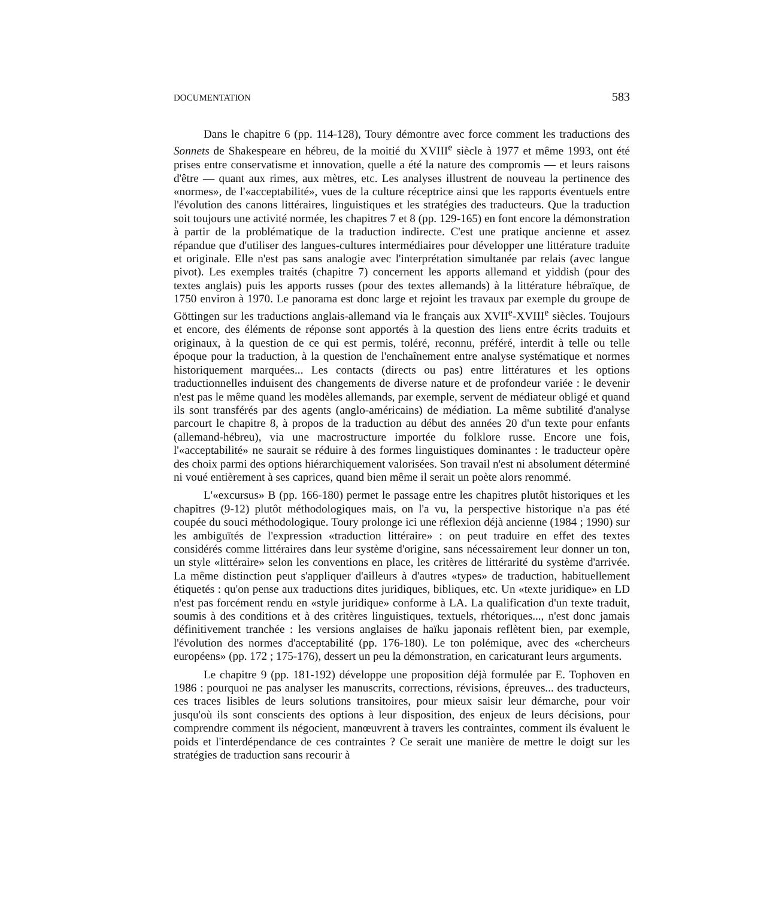DOCUMENTATION 583
Dans le chapitre 6 (pp. 114-128), Toury démontre avec force comment les traductions des Sonnets de Shakespeare en hébreu, de la moitié du XVIII<sup>e</sup> siècle à 1977 et même 1993, ont été prises entre conservatisme et innovation, quelle a été la nature des compromis — et leurs raisons d'être — quant aux rimes, aux mètres, etc. Les analyses illustrent de nouveau la pertinence des «normes», de l'«acceptabilité», vues de la culture réceptrice ainsi que les rapports éventuels entre l'évolution des canons littéraires, linguistiques et les stratégies des traducteurs. Que la traduction soit toujours une activité normée, les chapitres 7 et 8 (pp. 129-165) en font encore la démonstration à partir de la problématique de la traduction indirecte. C'est une pratique ancienne et assez répandue que d'utiliser des langues-cultures intermédiaires pour développer une littérature traduite et originale. Elle n'est pas sans analogie avec l'interprétation simultanée par relais (avec langue pivot). Les exemples traités (chapitre 7) concernent les apports allemand et yiddish (pour des textes anglais) puis les apports russes (pour des textes allemands) à la littérature hébraïque, de 1750 environ à 1970. Le panorama est donc large et rejoint les travaux par exemple du groupe de Göttingen sur les traductions anglais-allemand via le français aux XVII<sup>e</sup>-XVIII<sup>e</sup> siècles. Toujours et encore, des éléments de réponse sont apportés à la question des liens entre écrits traduits et originaux, à la question de ce qui est permis, toléré, reconnu, préféré, interdit à telle ou telle époque pour la traduction, à la question de l'enchaînement entre analyse systématique et normes historiquement marquées... Les contacts (directs ou pas) entre littératures et les options traductionnelles induisent des changements de diverse nature et de profondeur variée : le devenir n'est pas le même quand les modèles allemands, par exemple, servent de médiateur obligé et quand ils sont transférés par des agents (anglo-américains) de médiation. La même subtilité d'analyse parcourt le chapitre 8, à propos de la traduction au début des années 20 d'un texte pour enfants (allemand-hébreu), via une macrostructure importée du folklore russe. Encore une fois, l'«acceptabilité» ne saurait se réduire à des formes linguistiques dominantes : le traducteur opère des choix parmi des options hiérarchiquement valorisées. Son travail n'est ni absolument déterminé ni voué entièrement à ses caprices, quand bien même il serait un poète alors renommé.
L'«excursus» B (pp. 166-180) permet le passage entre les chapitres plutôt historiques et les chapitres (9-12) plutôt méthodologiques mais, on l'a vu, la perspective historique n'a pas été coupée du souci méthodologique. Toury prolonge ici une réflexion déjà ancienne (1984 ; 1990) sur les ambiguïtés de l'expression «traduction littéraire» : on peut traduire en effet des textes considérés comme littéraires dans leur système d'origine, sans nécessairement leur donner un ton, un style «littéraire» selon les conventions en place, les critères de littérarité du système d'arrivée. La même distinction peut s'appliquer d'ailleurs à d'autres «types» de traduction, habituellement étiquetés : qu'on pense aux traductions dites juridiques, bibliques, etc. Un «texte juridique» en LD n'est pas forcément rendu en «style juridique» conforme à LA. La qualification d'un texte traduit, soumis à des conditions et à des critères linguistiques, textuels, rhétoriques..., n'est donc jamais définitivement tranchée : les versions anglaises de haïku japonais reflètent bien, par exemple, l'évolution des normes d'acceptabilité (pp. 176-180). Le ton polémique, avec des «chercheurs européens» (pp. 172 ; 175-176), dessert un peu la démonstration, en caricaturant leurs arguments.
Le chapitre 9 (pp. 181-192) développe une proposition déjà formulée par E. Tophoven en 1986 : pourquoi ne pas analyser les manuscrits, corrections, révisions, épreuves... des traducteurs, ces traces lisibles de leurs solutions transitoires, pour mieux saisir leur démarche, pour voir jusqu'où ils sont conscients des options à leur disposition, des enjeux de leurs décisions, pour comprendre comment ils négocient, manœuvrent à travers les contraintes, comment ils évaluent le poids et l'interdépendance de ces contraintes ? Ce serait une manière de mettre le doigt sur les stratégies de traduction sans recourir à